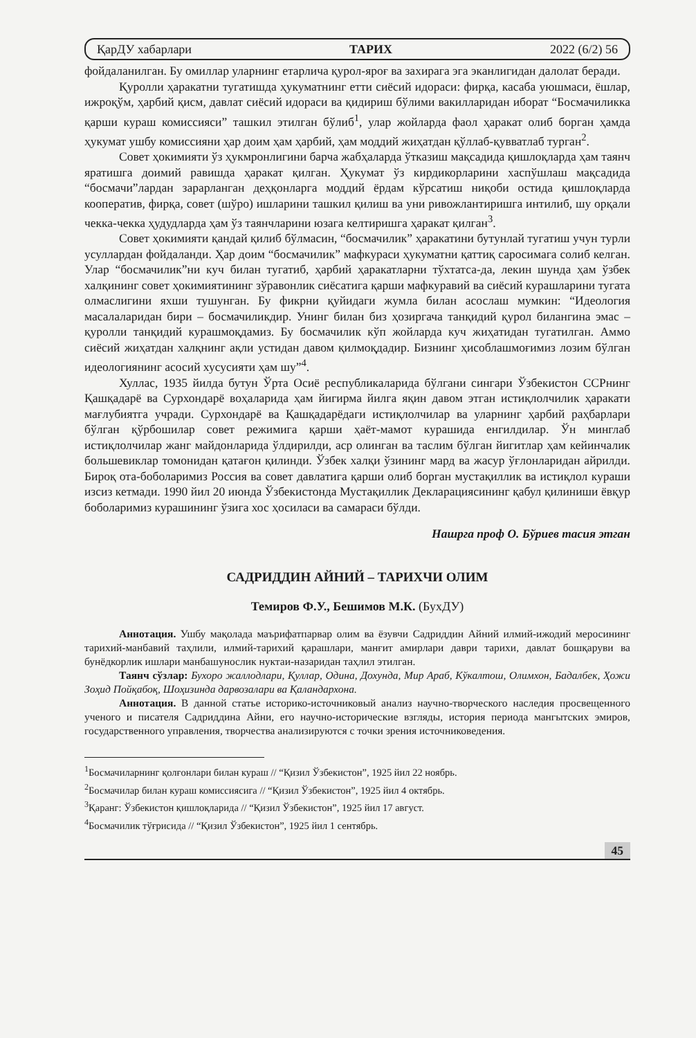ҚарДУ хабарлари ТАРИХ 2022 (6/2) 56
фойдаланилган. Бу омиллар уларнинг етарлича қурол-яроғ ва захирага эга эканлигидан далолат беради.
Қуролли ҳаракатни тугатишда ҳукуматнинг етти сиёсий идораси: фирқа, касаба уюшмаси, ёшлар, ижроқўм, ҳарбий қисм, давлат сиёсий идораси ва қидириш бўлими вакилларидан иборат “Босмачиликка қарши кураш комиссияси” ташкил этилган бўлиб<sup>1</sup>, улар жойларда фаол ҳаракат олиб борган ҳамда ҳукумат ушбу комиссияни ҳар доим ҳам ҳарбий, ҳам моддий жиҳатдан қўллаб-қувватлаб турган<sup>2</sup>.
Совет ҳокимияти ўз ҳукмронлигини барча жабҳаларда ўтказиш мақсадида қишлоқларда ҳам таянч яратишга доимий равишда ҳаракат қилган. Ҳукумат ўз кирдикорларини хаспўшлаш мақсадида “босмачи”лардан зарарланган деҳқонларга моддий ёрдам кўрсатиш ниқоби остида қишлоқларда кооператив, фирқа, совет (шўро) ишларини ташкил қилиш ва уни ривожлантиришга интилиб, шу орқали чекка-чекка ҳудудларда ҳам ўз таянчларини юзага келтиришга ҳаракат қилган<sup>3</sup>.
Совет ҳокимияти қандай қилиб бўлмасин, “босмачилик” ҳаракатини бутунлай тугатиш учун турли усуллардан фойдаланди. Ҳар доим “босмачилик” мафкураси ҳукуматни қаттиқ саросимага солиб келган. Улар “босмачилик”ни куч билан тугатиб, ҳарбий ҳаракатларни тўхтатса-да, лекин шунда ҳам ўзбек халқининг совет ҳокимиятининг зўравонлик сиёсатига қарши мафкуравий ва сиёсий курашларини тугата олмаслигини яхши тушунган. Бу фикрни қуйидаги жумла билан асослаш мумкин: “Идеология масалаларидан бири – босмачиликдир. Унинг билан биз ҳозиргача танқидий қурол билангина эмас – қуролли танқидий курашмоқдамиз. Бу босмачилик кўп жойларда куч жиҳатидан тугатилган. Аммо сиёсий жиҳатдан халқнинг ақли устидан давом қилмоқдадир. Бизнинг ҳисоблашмоғимиз лозим бўлган идеологиянинг асосий хусусияти ҳам шу”<sup>4</sup>.
Хуллас, 1935 йилда бутун Ўрта Осиё республикаларида бўлгани сингари Ўзбекистон ССРнинг Қашқадарё ва Сурхондарё воҳаларида ҳам йигирма йилга яқин давом этган истиқлолчилик ҳаракати мағлубиятга учради. Сурхондарё ва Қашқадарёдаги истиқлолчилар ва уларнинг ҳарбий раҳбарлари бўлган қўрбошилар совет режимига қарши ҳаёт-мамот курашида енгилдилар. Ўн минглаб истиқлолчилар жанг майдонларида ўлдирилди, аср олинган ва таслим бўлган йигитлар ҳам кейинчалик большевиклар томонидан қатағон қилинди. Ўзбек халқи ўзининг мард ва жасур ўғлонларидан айрилди. Бироқ ота-боболаримиз Россия ва совет давлатига қарши олиб борган мустақиллик ва истиқлол кураши изсиз кетмади. 1990 йил 20 июнда Ўзбекистонда Мустақиллик Декларациясининг қабул қилиниши ёвқур боболаримиз курашининг ўзига хос ҳосиласи ва самараси бўлди.
Нашрга проф О. Бўриев тасия этган
САДРИДДИН АЙНИЙ – ТАРИХЧИ ОЛИМ
Темиров Ф.У., Бешимов М.К. (БухДУ)
Аннотация. Ушбу мақолада маърифатпарвар олим ва ёзувчи Садриддин Айний илмий-ижодий меросининг тарихий-манбавий таҳлили, илмий-тарихий қарашлари, манғит амирлари даври тарихи, давлат бошқаруви ва бунёдкорлик ишлари манбашунослик нуктаи-назаридан таҳлил этилган.
Таянч сўзлар: Бухоро жаллодлари, Қуллар, Одина, Дохунда, Мир Араб, Кўкалтош, Олимхон, Бадалбек, Ҳожи Зоҳид Пойқабоқ, Шоҳизинда дарвозалари ва Қаландархона.
Аннотация. В данной статье историко-источниковый анализ научно-творческого наследия просвещенного ученого и писателя Садриддина Айни, его научно-исторические взгляды, история периода мангытских эмиров, государственного управления, творчества анализируются с точки зрения источниковедения.
<sup>1</sup> Босмачиларнинг қолғонлари билан кураш // “Қизил Ўзбекистон”, 1925 йил 22 ноябрь.
<sup>2</sup> Босмачилар билан кураш комиссиясига // “Қизил Ўзбекистон”, 1925 йил 4 октябрь.
<sup>3</sup> Қаранг: Ўзбекистон қишлоқларида // “Қизил Ўзбекистон”, 1925 йил 17 август.
<sup>4</sup> Босмачилик тўғрисида // “Қизил Ўзбекистон”, 1925 йил 1 сентябрь.
45